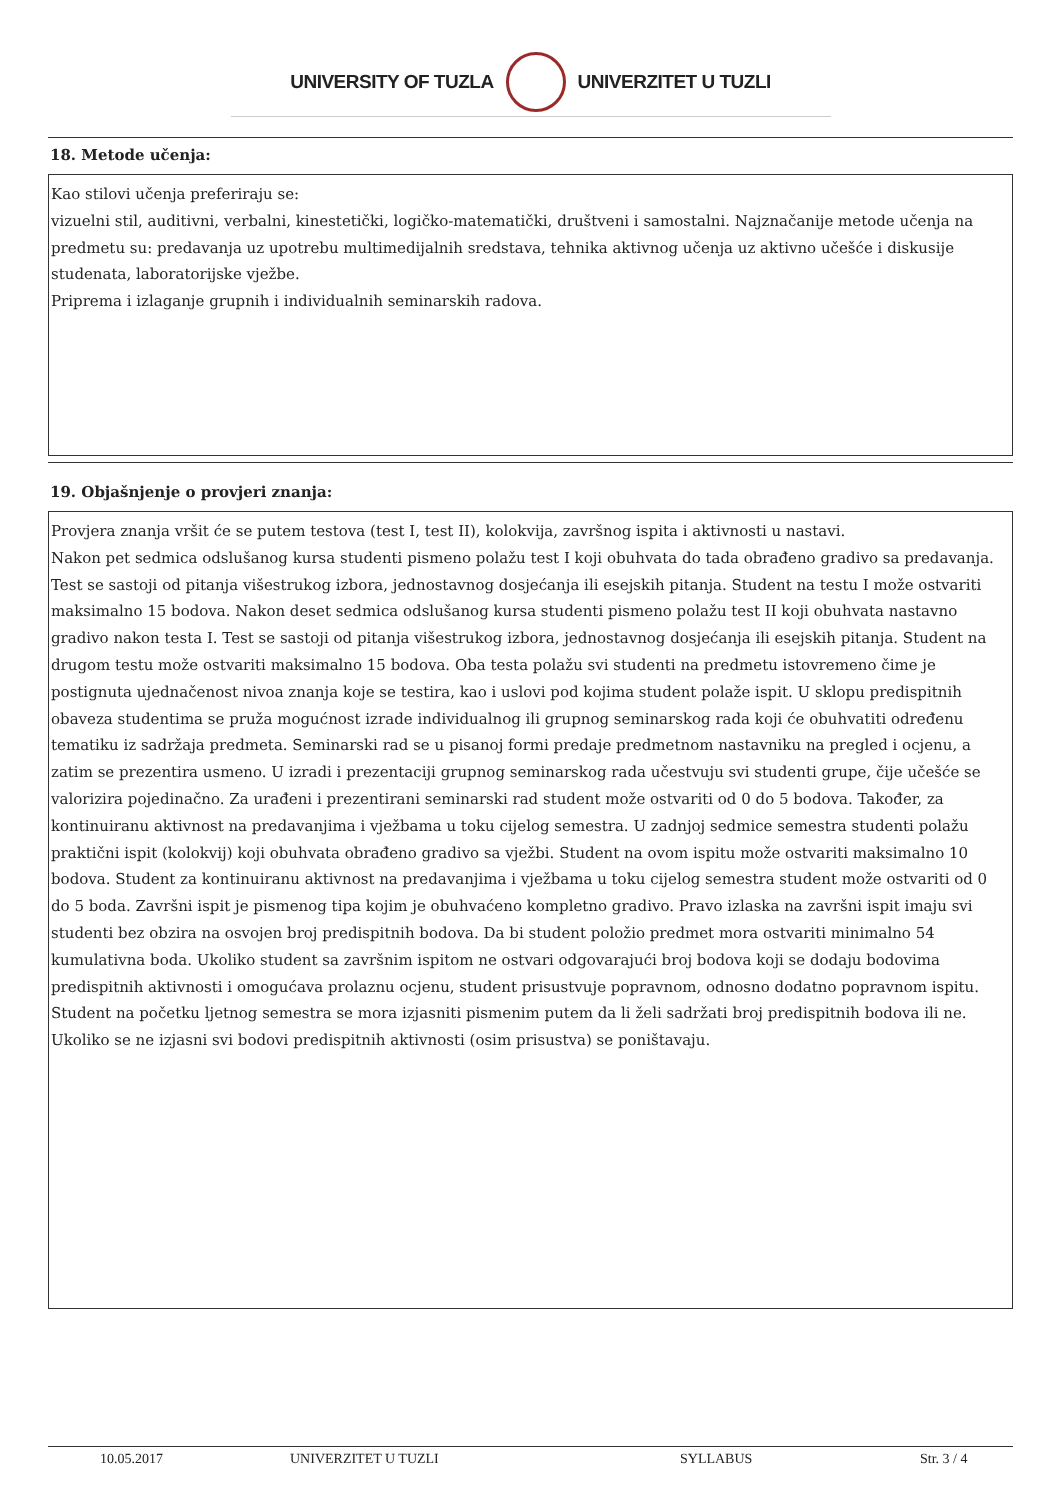UNIVERSITY OF TUZLA UNIVERZITET U TUZLI
18. Metode učenja:
Kao stilovi učenja preferiraju se:
vizuelni stil, auditivni, verbalni, kinestetički, logičko-matematički, društveni i samostalni. Najznačanije metode učenja na predmetu su: predavanja uz upotrebu multimedijalnih sredstava, tehnika aktivnog učenja uz aktivno učešće i diskusije studenata, laboratorijske vježbe.
Priprema i izlaganje grupnih i individualnih seminarskih radova.
19. Objašnjenje o provjeri znanja:
Provjera znanja vršit će se putem testova (test I, test II), kolokvija, završnog ispita i aktivnosti u nastavi.
Nakon pet sedmica odslušanog kursa studenti pismeno polažu test I koji obuhvata do tada obrađeno gradivo sa predavanja. Test se sastoji od pitanja višestrukog izbora, jednostavnog dosjećanja ili esejskih pitanja. Student na testu I može ostvariti maksimalno 15 bodova. Nakon deset sedmica odslušanog kursa studenti pismeno polažu test II koji obuhvata nastavno gradivo nakon testa I. Test se sastoji od pitanja višestrukog izbora, jednostavnog dosjećanja ili esejskih pitanja. Student na drugom testu može ostvariti maksimalno 15 bodova. Oba testa polažu svi studenti na predmetu istovremeno čime je postignuta ujednačenost nivoa znanja koje se testira, kao i uslovi pod kojima student polaže ispit. U sklopu predispitnih obaveza studentima se pruža mogućnost izrade individualnog ili grupnog seminarskog rada koji će obuhvatiti određenu tematiku iz sadržaja predmeta. Seminarski rad se u pisanoj formi predaje predmetnom nastavniku na pregled i ocjenu, a zatim se prezentira usmeno. U izradi i prezentaciji grupnog seminarskog rada učestvuju svi studenti grupe, čije učešće se valorizira pojedinačno. Za urađeni i prezentirani seminarski rad student može ostvariti od 0 do 5 bodova. Također, za kontinuiranu aktivnost na predavanjima i vježbama u toku cijelog semestra. U zadnjoj sedmice semestra studenti polažu praktični ispit (kolokvij) koji obuhvata obrađeno gradivo sa vježbi. Student na ovom ispitu može ostvariti maksimalno 10 bodova. Student za kontinuiranu aktivnost na predavanjima i vježbama u toku cijelog semestra student može ostvariti od 0 do 5 boda. Završni ispit je pismenog tipa kojim je obuhvaćeno kompletno gradivo. Pravo izlaska na završni ispit imaju svi studenti bez obzira na osvojen broj predispitnih bodova. Da bi student položio predmet mora ostvariti minimalno 54 kumulativna boda. Ukoliko student sa završnim ispitom ne ostvari odgovarajući broj bodova koji se dodaju bodovima predispitnih aktivnosti i omogućava prolaznu ocjenu, student prisustvuje popravnom, odnosno dodatno popravnom ispitu.
Student na početku ljetnog semestra se mora izjasniti pismenim putem da li želi sadržati broj predispitnih bodova ili ne. Ukoliko se ne izjasni svi bodovi predispitnih aktivnosti (osim prisustva) se poništavaju.
10.05.2017 UNIVERZITET U TUZLI SYLLABUS Str. 3 / 4